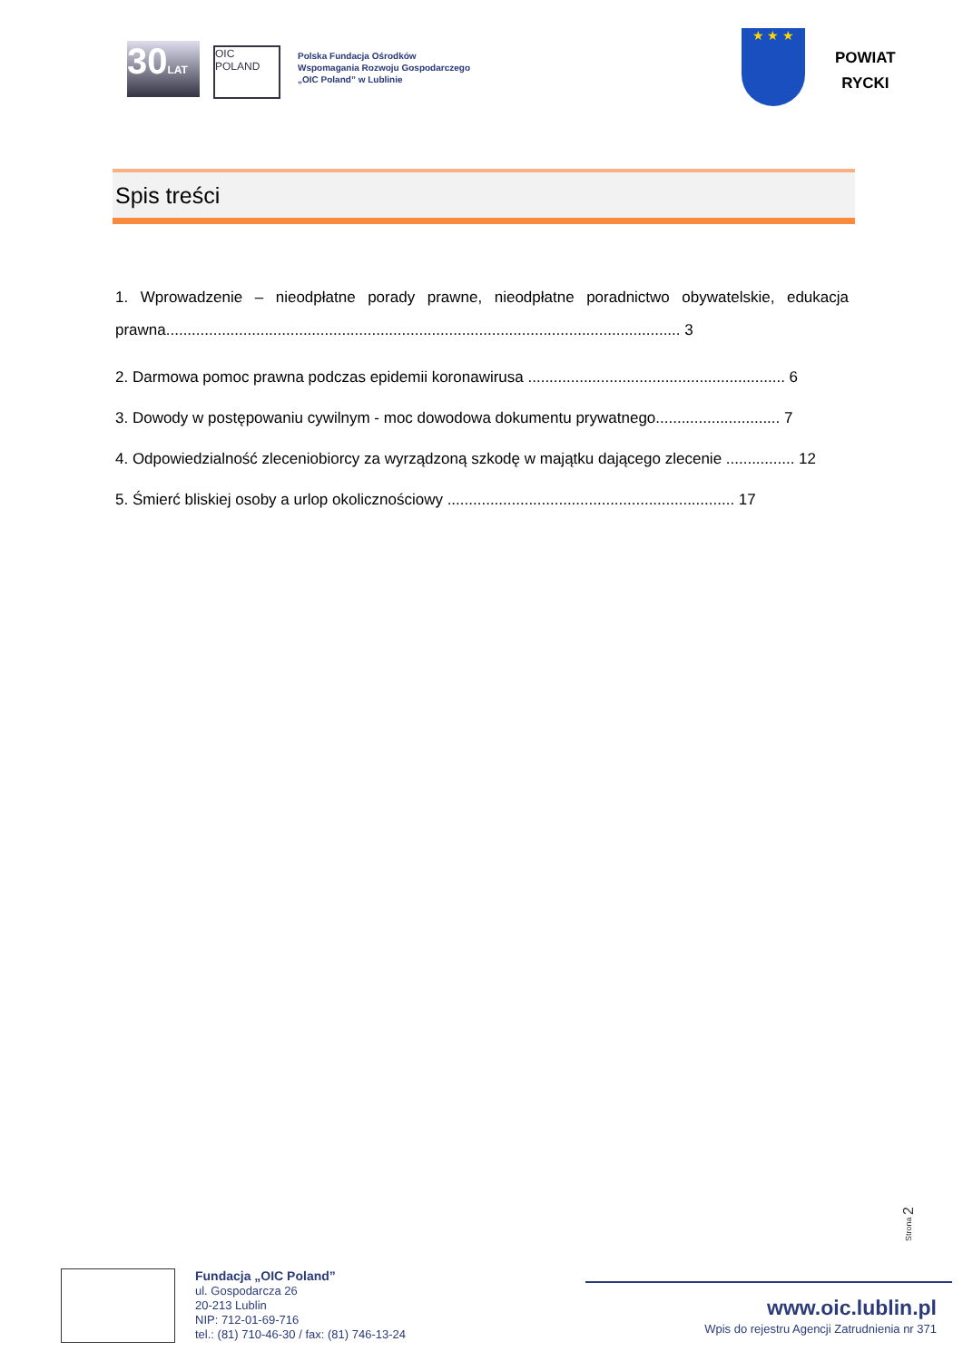30LAT
OIC POLAND
Polska Fundacja Ośrodków
Wspomagania Rozwoju Gospodarczego
„OIC Poland” w Lublinie
★ ★ ★
POWIAT
RYCKI
Spis treści
1. Wprowadzenie – nieodpłatne porady prawne, nieodpłatne poradnictwo obywatelskie, edukacja prawna........................................................................................................................ 3
2. Darmowa pomoc prawna podczas epidemii koronawirusa ............................................................ 6
3. Dowody w postępowaniu cywilnym - moc dowodowa dokumentu prywatnego............................. 7
4. Odpowiedzialność zleceniobiorcy za wyrządzoną szkodę w majątku dającego zlecenie ................ 12
5. Śmierć bliskiej osoby a urlop okolicznościowy ................................................................... 17
Strona 2
Fundacja „OIC Poland”
ul. Gospodarcza 26
20-213 Lublin
NIP: 712-01-69-716
tel.: (81) 710-46-30 / fax: (81) 746-13-24
www.oic.lublin.pl
Wpis do rejestru Agencji Zatrudnienia nr 371